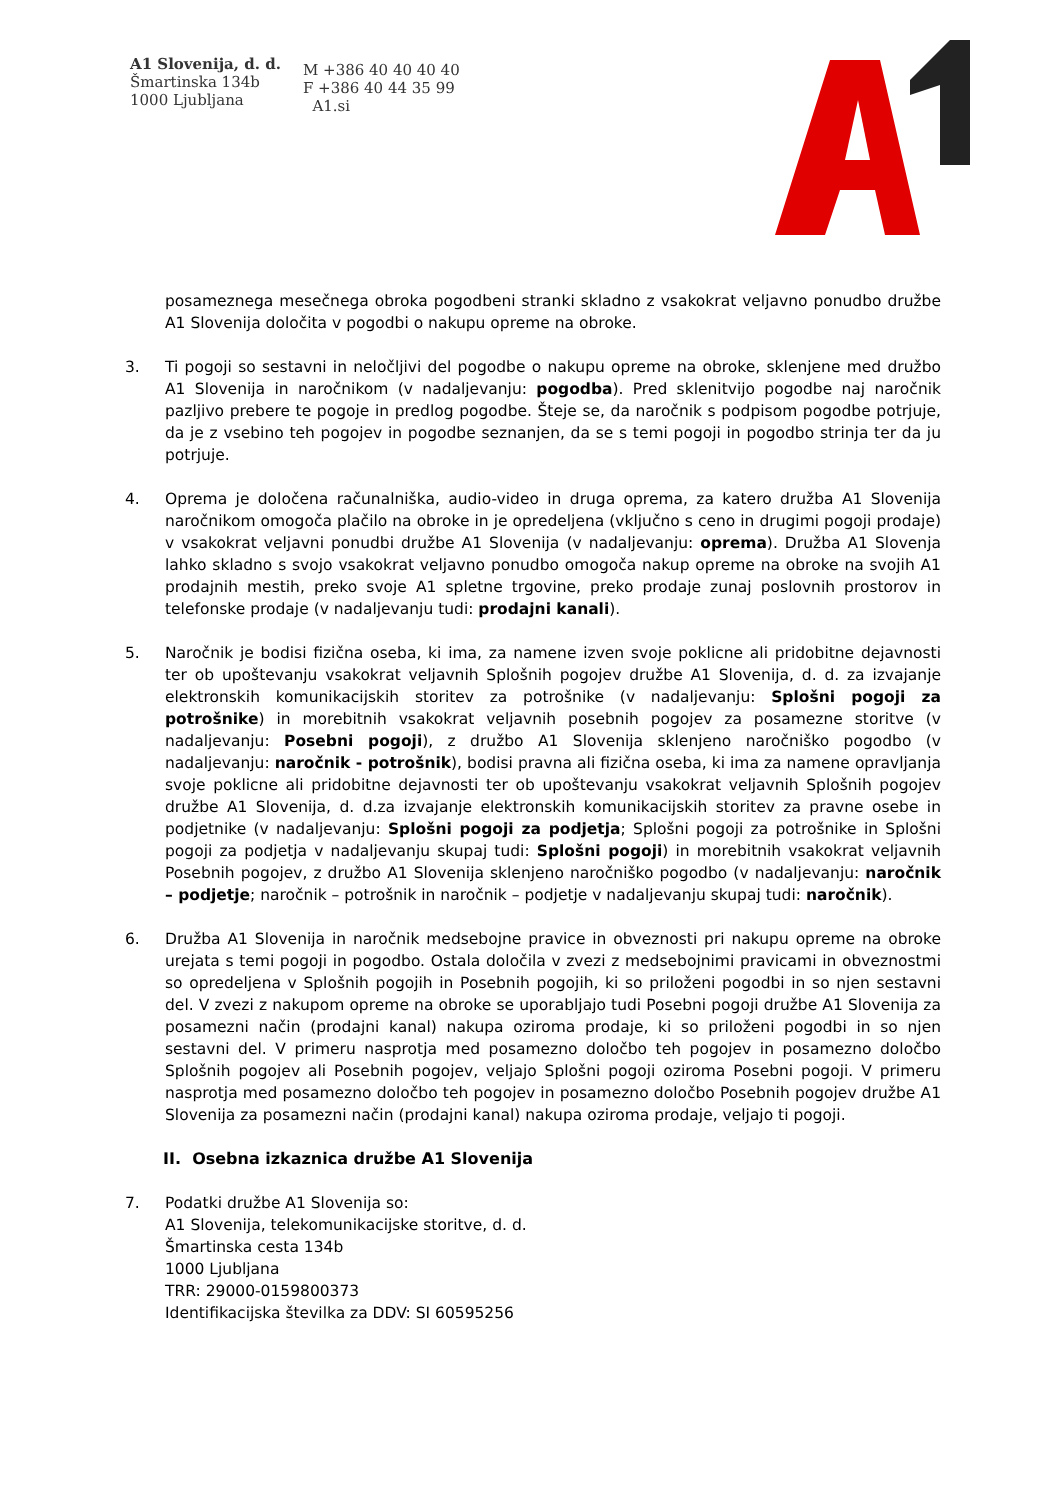A1 Slovenija, d. d.
Šmartinska 134b
1000 Ljubljana
M +386 40 40 40 40
F +386 40 44 35 99
A1.si
posameznega mesečnega obroka pogodbeni stranki skladno z vsakokrat veljavno ponudbo družbe A1 Slovenija določita v pogodbi o nakupu opreme na obroke.
3. Ti pogoji so sestavni in neločljivi del pogodbe o nakupu opreme na obroke, sklenjene med družbo A1 Slovenija in naročnikom (v nadaljevanju: pogodba). Pred sklenitvijo pogodbe naj naročnik pazljivo prebere te pogoje in predlog pogodbe. Šteje se, da naročnik s podpisom pogodbe potrjuje, da je z vsebino teh pogojev in pogodbe seznanjen, da se s temi pogoji in pogodbo strinja ter da ju potrjuje.
4. Oprema je določena računalniška, audio-video in druga oprema, za katero družba A1 Slovenija naročnikom omogoča plačilo na obroke in je opredeljena (vključno s ceno in drugimi pogoji prodaje) v vsakokrat veljavni ponudbi družbe A1 Slovenija (v nadaljevanju: oprema). Družba A1 Slovenja lahko skladno s svojo vsakokrat veljavno ponudbo omogoča nakup opreme na obroke na svojih A1 prodajnih mestih, preko svoje A1 spletne trgovine, preko prodaje zunaj poslovnih prostorov in telefonske prodaje (v nadaljevanju tudi: prodajni kanali).
5. Naročnik je bodisi fizična oseba, ki ima, za namene izven svoje poklicne ali pridobitne dejavnosti ter ob upoštevanju vsakokrat veljavnih Splošnih pogojev družbe A1 Slovenija, d. d. za izvajanje elektronskih komunikacijskih storitev za potrošnike (v nadaljevanju: Splošni pogoji za potrošnike) in morebitnih vsakokrat veljavnih posebnih pogojev za posamezne storitve (v nadaljevanju: Posebni pogoji), z družbo A1 Slovenija sklenjeno naročniško pogodbo (v nadaljevanju: naročnik - potrošnik), bodisi pravna ali fizična oseba, ki ima za namene opravljanja svoje poklicne ali pridobitne dejavnosti ter ob upoštevanju vsakokrat veljavnih Splošnih pogojev družbe A1 Slovenija, d. d.za izvajanje elektronskih komunikacijskih storitev za pravne osebe in podjetnike (v nadaljevanju: Splošni pogoji za podjetja; Splošni pogoji za potrošnike in Splošni pogoji za podjetja v nadaljevanju skupaj tudi: Splošni pogoji) in morebitnih vsakokrat veljavnih Posebnih pogojev, z družbo A1 Slovenija sklenjeno naročniško pogodbo (v nadaljevanju: naročnik – podjetje; naročnik – potrošnik in naročnik – podjetje v nadaljevanju skupaj tudi: naročnik).
6. Družba A1 Slovenija in naročnik medsebojne pravice in obveznosti pri nakupu opreme na obroke urejata s temi pogoji in pogodbo. Ostala določila v zvezi z medsebojnimi pravicami in obveznostmi so opredeljena v Splošnih pogojih in Posebnih pogojih, ki so priloženi pogodbi in so njen sestavni del. V zvezi z nakupom opreme na obroke se uporabljajo tudi Posebni pogoji družbe A1 Slovenija za posamezni način (prodajni kanal) nakupa oziroma prodaje, ki so priloženi pogodbi in so njen sestavni del. V primeru nasprotja med posamezno določbo teh pogojev in posamezno določbo Splošnih pogojev ali Posebnih pogojev, veljajo Splošni pogoji oziroma Posebni pogoji. V primeru nasprotja med posamezno določbo teh pogojev in posamezno določbo Posebnih pogojev družbe A1 Slovenija za posamezni način (prodajni kanal) nakupa oziroma prodaje, veljajo ti pogoji.
II. Osebna izkaznica družbe A1 Slovenija
7. Podatki družbe A1 Slovenija so:
A1 Slovenija, telekomunikacijske storitve, d. d.
Šmartinska cesta 134b
1000 Ljubljana
TRR: 29000-0159800373
Identifikacijska številka za DDV: SI 60595256